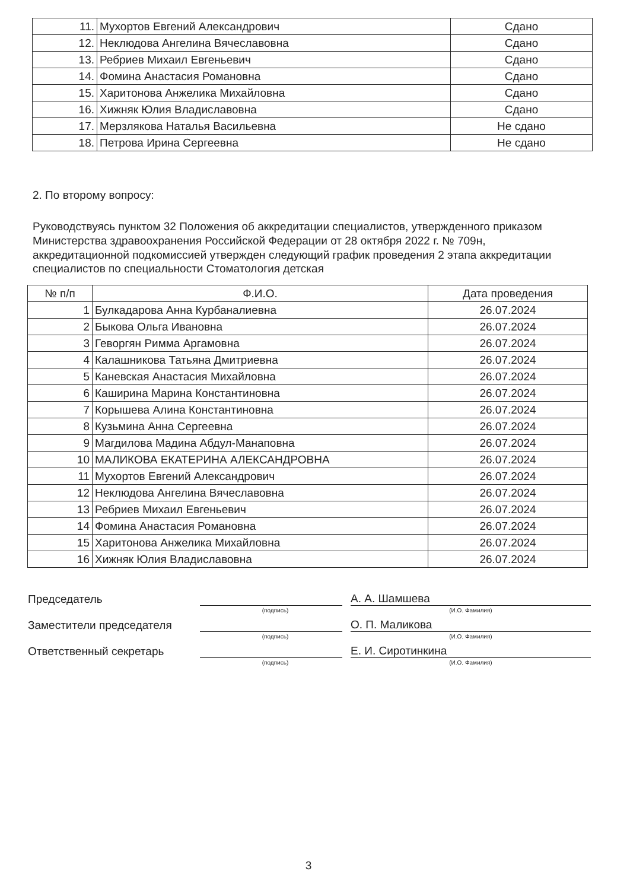| 11. | Мухортов Евгений Александрович | Сдано |
| 12. | Неклюдова Ангелина Вячеславовна | Сдано |
| 13. | Ребриев Михаил Евгеньевич | Сдано |
| 14. | Фомина Анастасия Романовна | Сдано |
| 15. | Харитонова Анжелика Михайловна | Сдано |
| 16. | Хижняк Юлия Владиславовна | Сдано |
| 17. | Мерзлякова Наталья Васильевна | Не сдано |
| 18. | Петрова Ирина Сергеевна | Не сдано |
2. По второму вопросу:
Руководствуясь пунктом 32 Положения об аккредитации специалистов, утвержденного приказом Министерства здравоохранения Российской Федерации от 28 октября 2022 г. № 709н, аккредитационной подкомиссией утвержден следующий график проведения 2 этапа аккредитации специалистов по специальности Стоматология детская
| № п/п | Ф.И.О. | Дата проведения |
| --- | --- | --- |
| 1 | Булкадарова Анна Курбаналиевна | 26.07.2024 |
| 2 | Быкова Ольга Ивановна | 26.07.2024 |
| 3 | Геворгян Римма Аргамовна | 26.07.2024 |
| 4 | Калашникова Татьяна Дмитриевна | 26.07.2024 |
| 5 | Каневская Анастасия Михайловна | 26.07.2024 |
| 6 | Каширина Марина Константиновна | 26.07.2024 |
| 7 | Корышева Алина Константиновна | 26.07.2024 |
| 8 | Кузьмина Анна Сергеевна | 26.07.2024 |
| 9 | Магдилова Мадина Абдул-Манаповна | 26.07.2024 |
| 10 | МАЛИКОВА ЕКАТЕРИНА АЛЕКСАНДРОВНА | 26.07.2024 |
| 11 | Мухортов Евгений Александрович | 26.07.2024 |
| 12 | Неклюдова Ангелина Вячеславовна | 26.07.2024 |
| 13 | Ребриев Михаил Евгеньевич | 26.07.2024 |
| 14 | Фомина Анастасия Романовна | 26.07.2024 |
| 15 | Харитонова Анжелика Михайловна | 26.07.2024 |
| 16 | Хижняк Юлия Владиславовна | 26.07.2024 |
Председатель
А. А. Шамшева
(подпись) (И.О. Фамилия)
Заместители председателя
О. П. Маликова
(подпись) (И.О. Фамилия)
Ответственный секретарь
Е. И. Сиротинкина
(подпись) (И.О. Фамилия)
3